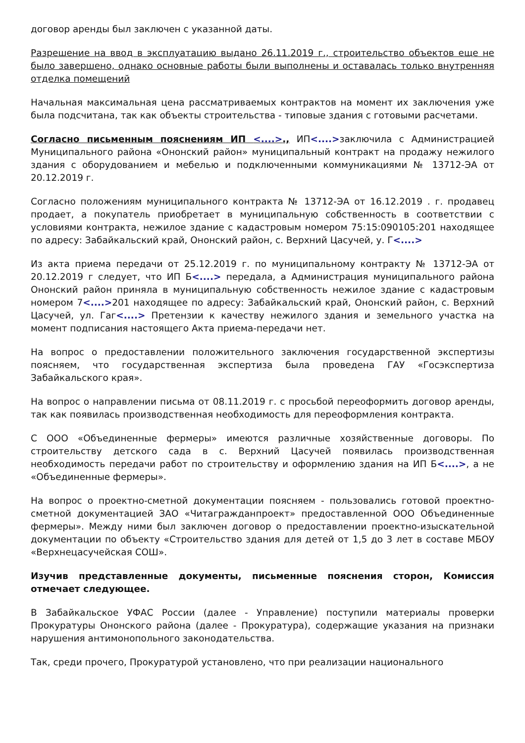договор аренды был заключен с указанной даты.
Разрешение на ввод в эксплуатацию выдано 26.11.2019 г., строительство объектов еще не было завершено, однако основные работы были выполнены и оставалась только внутренняя отделка помещений
Начальная максимальная цена рассматриваемых контрактов на момент их заключения уже была подсчитана, так как объекты строительства - типовые здания с готовыми расчетами.
Согласно письменным пояснениям ИП <....>., ИП<....>заключила с Администрацией Муниципального района «Ононский район» муниципальный контракт на продажу нежилого здания с оборудованием и мебелью и подключенными коммуникациями № 13712-ЭА от 20.12.2019 г.
Согласно положениям муниципального контракта № 13712-ЭА от 16.12.2019 . г. продавец продает, а покупатель приобретает в муниципальную собственность в соответствии с условиями контракта, нежилое здание с кадастровым номером 75:15:090105:201 находящее по адресу: Забайкальский край, Ононский район, с. Верхний Цасучей, у. Г<....>
Из акта приема передачи от 25.12.2019 г. по муниципальному контракту № 13712-ЭА от 20.12.2019 г следует, что ИП Б<....> передала, а Администрация муниципального района Ононский район приняла в муниципальную собственность нежилое здание с кадастровым номером 7<....>201 находящее по адресу: Забайкальский край, Ононский район, с. Верхний Цасучей, ул. Гаг<....> Претензии к качеству нежилого здания и земельного участка на момент подписания настоящего Акта приема-передачи нет.
На вопрос о предоставлении положительного заключения государственной экспертизы поясняем, что государственная экспертиза была проведена ГАУ «Госэкспертиза Забайкальского края».
На вопрос о направлении письма от 08.11.2019 г. с просьбой переоформить договор аренды, так как появилась производственная необходимость для переоформления контракта.
С ООО «Объединенные фермеры» имеются различные хозяйственные договоры. По строительству детского сада в с. Верхний Цасучей появилась производственная необходимость передачи работ по строительству и оформлению здания на ИП Б<....>, а не «Объединенные фермеры».
На вопрос о проектно-сметной документации поясняем - пользовались готовой проектно-сметной документацией ЗАО «Читагражданпроект» предоставленной ООО Объединенные фермеры». Между ними был заключен договор о предоставлении проектно-изыскательной документации по объекту «Строительство здания для детей от 1,5 до 3 лет в составе МБОУ «Верхнецасучейская СОШ».
Изучив представленные документы, письменные пояснения сторон, Комиссия отмечает следующее.
В Забайкальское УФАС России (далее - Управление) поступили материалы проверки Прокуратуры Ононского района (далее - Прокуратура), содержащие указания на признаки нарушения антимонопольного законодательства.
Так, среди прочего, Прокуратурой установлено, что при реализации национального